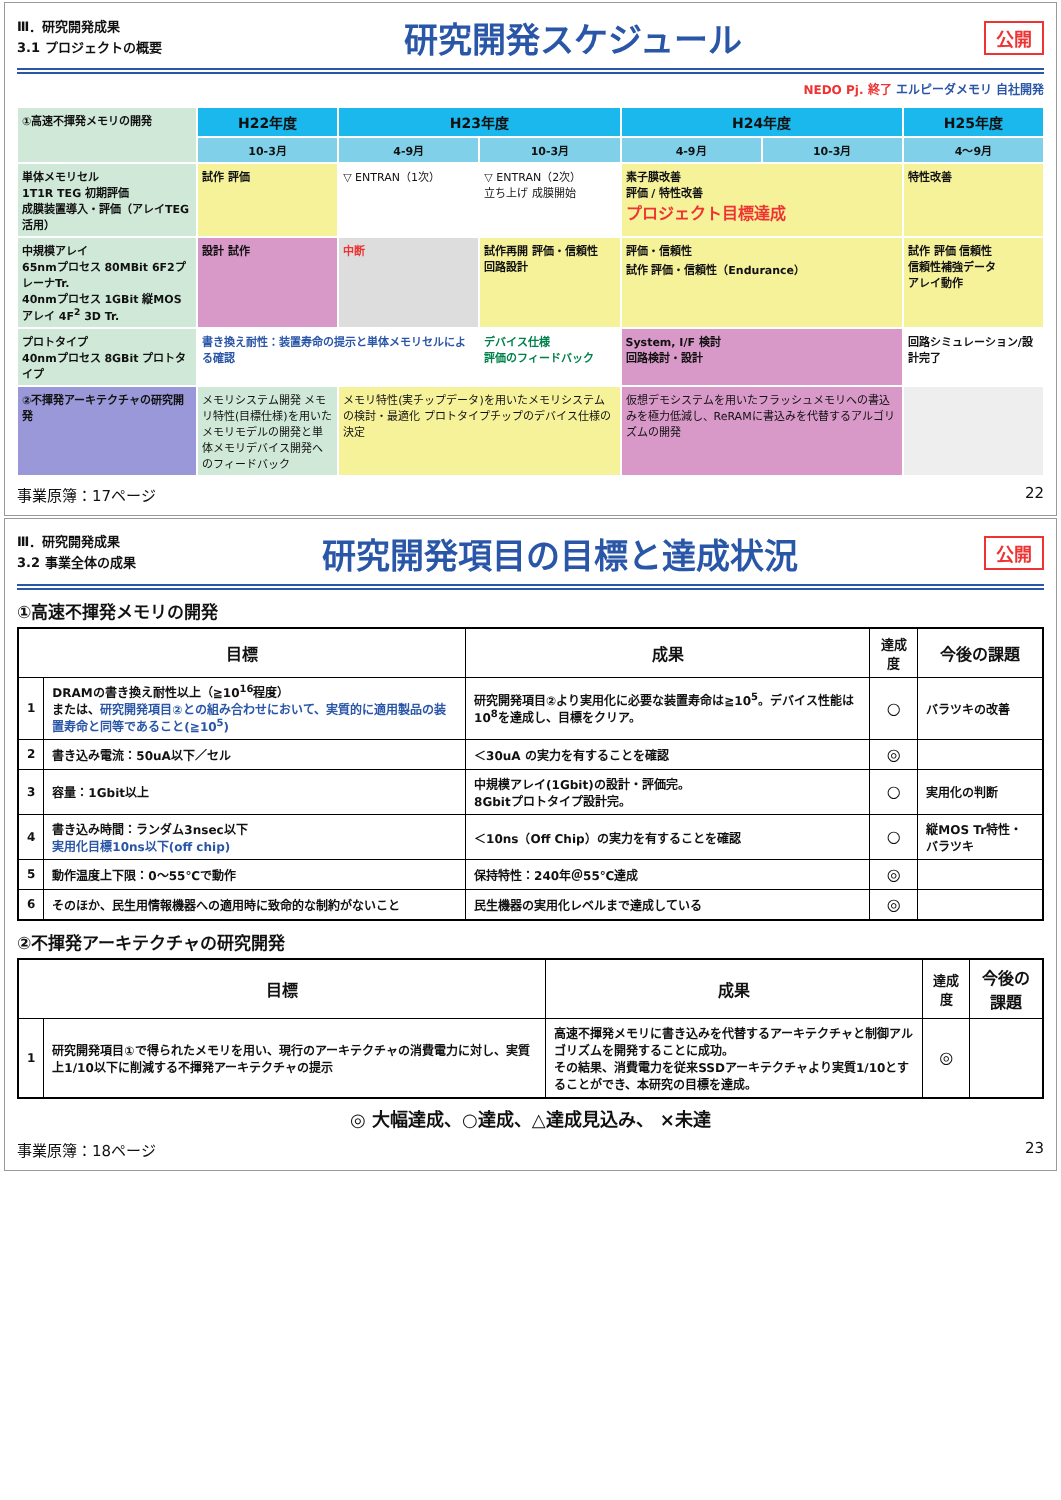Ⅲ．研究開発成果
3.1 プロジェクトの概要
研究開発スケジュール
公開
NEDO Pj. 終了 エルピーダメモリ 自社開発
①高速不揮発メモリの開発
H22年度
H23年度
H24年度
H25年度
10-3月
4-9月
10-3月
4-9月
10-3月
4～9月
単体メモリセル
1T1R TEG 初期評価
成膜装置導入・評価（アレイTEG活用）
試作 評価
▽ ENTRAN（1次）
▽ ENTRAN（2次）
立ち上げ 成膜開始
素子膜改善
評価 / 特性改善
プロジェクト目標達成
特性改善
中規模アレイ
65nmプロセス 80MBit 6F2プレーナTr.
40nmプロセス 1GBit 縦MOSアレイ 4F<sup>2</sup> 3D Tr.
設計 試作
中断
試作再開 評価・信頼性
回路設計
評価・信頼性
試作 評価・信頼性（Endurance）
試作 評価 信頼性
信頼性補強データ
アレイ動作
プロトタイプ
40nmプロセス 8GBit プロトタイプ
書き換え耐性：装置寿命の提示と単体メモリセルによる確認
デバイス仕様
評価のフィードバック
System, I/F 検討
回路検討・設計
回路シミュレーション/設計完了
②不揮発アーキテクチャの研究開発
メモリシステム開発 メモリ特性(目標仕様)を用いたメモリモデルの開発と単体メモリデバイス開発へのフィードバック
メモリ特性(実チップデータ)を用いたメモリシステムの検討・最適化 プロトタイプチップのデバイス仕様の決定
仮想デモシステムを用いたフラッシュメモリへの書込みを極力低減し、ReRAMに書込みを代替するアルゴリズムの開発
事業原簿：17ページ 22
Ⅲ．研究開発成果
3.2 事業全体の成果
研究開発項目の目標と達成状況
公開
①高速不揮発メモリの開発
| 目標 | | 成果 | 達成度 | 今後の課題 |
| --- | --- | --- | --- | --- |
| 1 | DRAMの書き換え耐性以上（≧10<sup>16</sup>程度） または、 研究開発項目②との組み合わせにおいて、実質的に適用製品の装置寿命と同等であること(≧10<sup>5</sup>) | 研究開発項目②より実用化に必要な装置寿命は≧10<sup>5</sup>。デバイス性能は10<sup>8</sup>を達成し、目標をクリア。 | ○ | バラツキの改善 |
| 2 | 書き込み電流：50uA以下／セル | ＜30uA の実力を有することを確認 | ◎ | |
| 3 | 容量：1Gbit以上 | 中規模アレイ(1Gbit)の設計・評価完。 8Gbitプロトタイプ設計完。 | ○ | 実用化の判断 |
| 4 | 書き込み時間：ランダム3nsec以下 実用化目標10ns以下(off chip) | ＜10ns（Off Chip）の実力を有することを確認 | ○ | 縦MOS Tr特性・バラツキ |
| 5 | 動作温度上下限：0～55℃で動作 | 保持特性：240年＠55℃達成 | ◎ | |
| 6 | そのほか、民生用情報機器への適用時に致命的な制約がないこと | 民生機器の実用化レベルまで達成している | ◎ | |
②不揮発アーキテクチャの研究開発
| 目標 | | 成果 | 達成度 | 今後の課題 |
| --- | --- | --- | --- | --- |
| 1 | 研究開発項目①で得られたメモリを用い、現行のアーキテクチャの消費電力に対し、実質上1/10以下に削減する不揮発アーキテクチャの提示 | 高速不揮発メモリに書き込みを代替するアーキテクチャと制御アルゴリズムを開発することに成功。 その結果、消費電力を従来SSDアーキテクチャより実質1/10とすることができ、本研究の目標を達成。 | ◎ | |
◎ 大幅達成、○達成、△達成見込み、 ×未達
事業原簿：18ページ 23